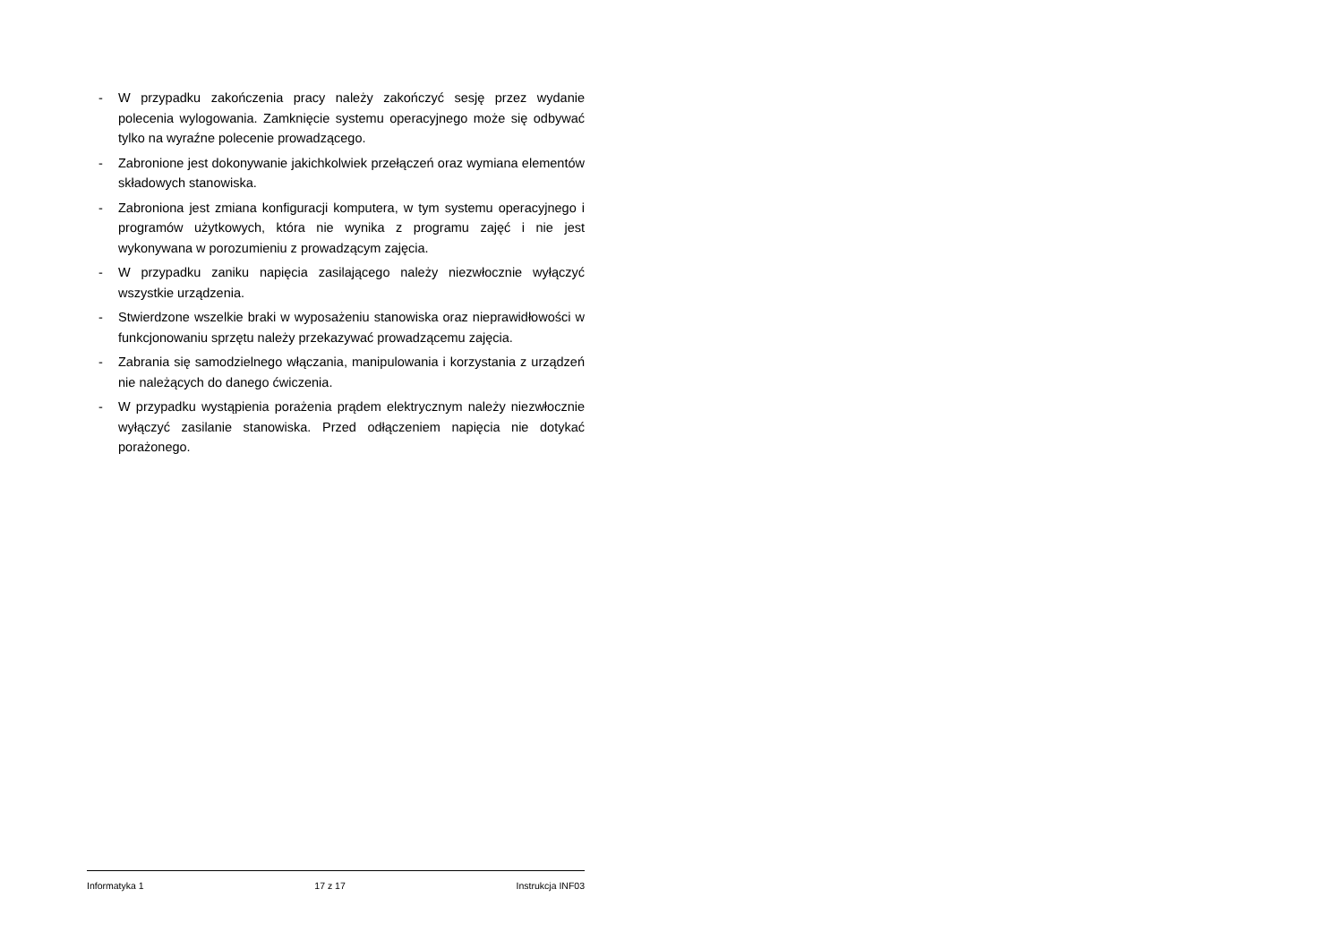- W przypadku zakończenia pracy należy zakończyć sesję przez wydanie polecenia wylogowania. Zamknięcie systemu operacyjnego może się odbywać tylko na wyraźne polecenie prowadzącego.
- Zabronione jest dokonywanie jakichkolwiek przełączeń oraz wymiana elementów składowych stanowiska.
- Zabroniona jest zmiana konfiguracji komputera, w tym systemu operacyjnego i programów użytkowych, która nie wynika z programu zajęć i nie jest wykonywana w porozumieniu z prowadzącym zajęcia.
- W przypadku zaniku napięcia zasilającego należy niezwłocznie wyłączyć wszystkie urządzenia.
- Stwierdzone wszelkie braki w wyposażeniu stanowiska oraz nieprawidłowości w funkcjonowaniu sprzętu należy przekazywać prowadzącemu zajęcia.
- Zabrania się samodzielnego włączania, manipulowania i korzystania z urządzeń nie należących do danego ćwiczenia.
- W przypadku wystąpienia porażenia prądem elektrycznym należy niezwłocznie wyłączyć zasilanie stanowiska. Przed odłączeniem napięcia nie dotykać porażonego.
Informatyka 1 17 z 17 Instrukcja INF03